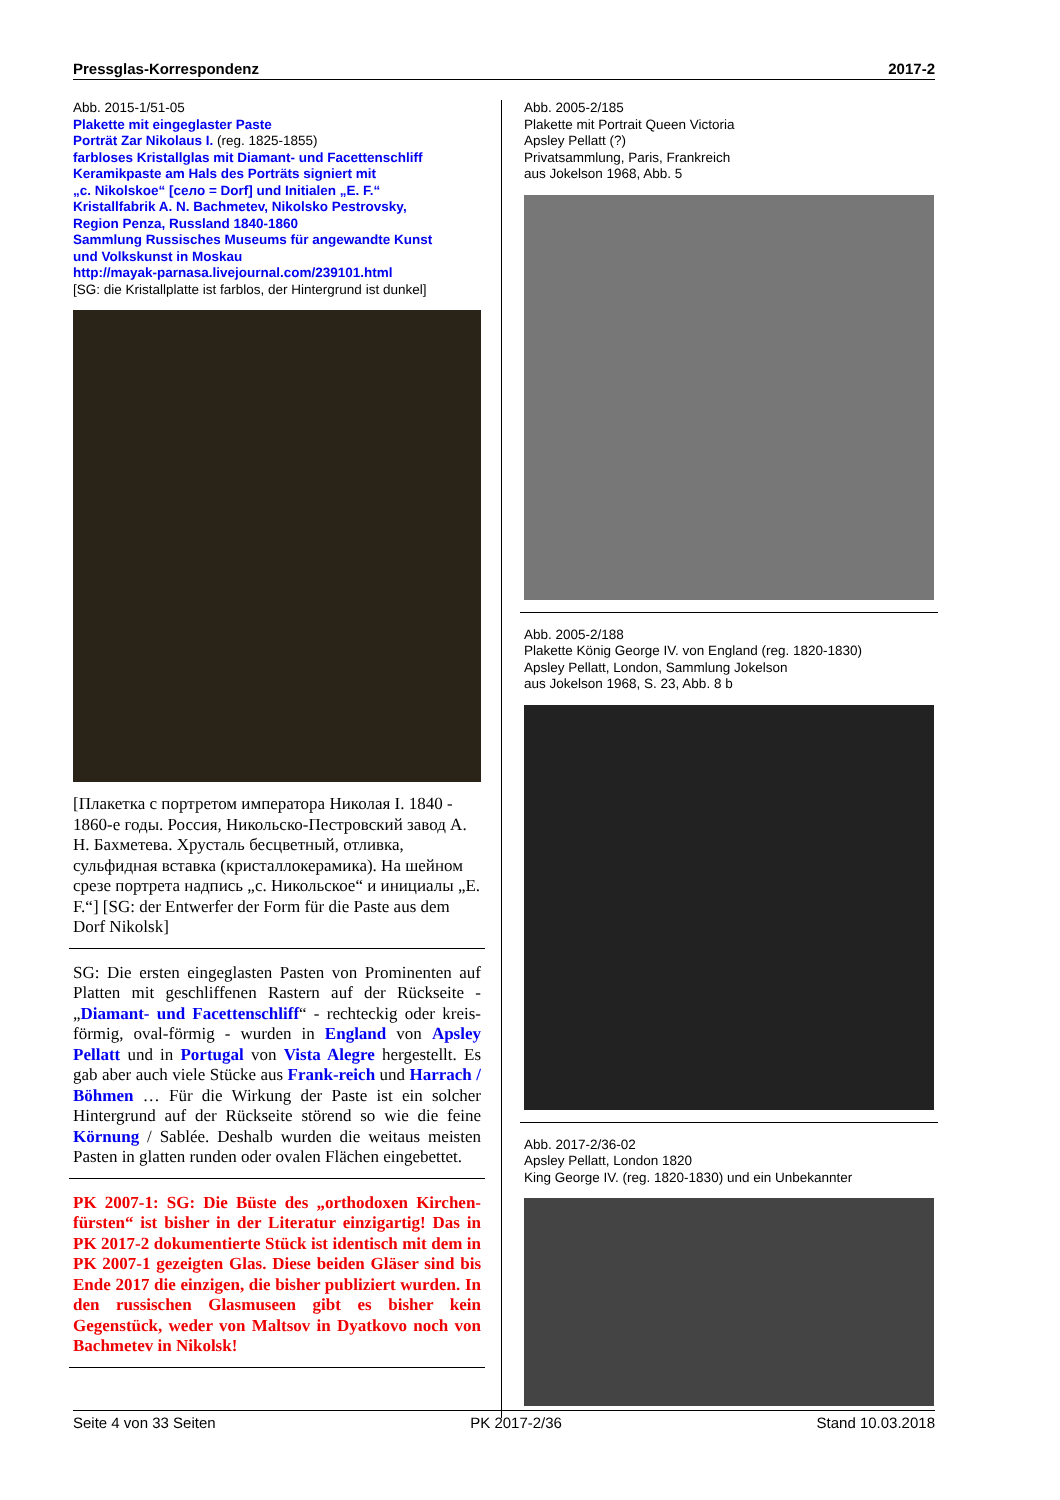Pressglas-Korrespondenz 2017-2
Abb. 2015-1/51-05
Plakette mit eingeglaster Paste
Porträt Zar Nikolaus I. (reg. 1825-1855)
farbloses Kristallglas mit Diamant- und Facettenschliff
Keramikpaste am Hals des Porträts signiert mit
„c. Nikolskoe“ [село = Dorf] und Initialen „E. F.“
Kristallfabrik A. N. Bachmetev, Nikolsko Pestrovsky,
Region Penza, Russland 1840-1860
Sammlung Russisches Museums für angewandte Kunst
und Volkskunst in Moskau
http://mayak-parnasa.livejournal.com/239101.html
[SG: die Kristallplatte ist farblos, der Hintergrund ist dunkel]
[Плакетка с портретом императора Николая I. 1840 - 1860-е годы. Россия, Никольско-Пестровский завод А. Н. Бахметева. Хрусталь бесцветный, отливка, сульфидная вставка (кристаллокерамика). На шейном срезе портрета надпись „c. Никольское“ и инициалы „E. F.“] [SG: der Entwerfer der Form für die Paste aus dem Dorf Nikolsk]
SG: Die ersten eingeglasten Pasten von Prominenten auf Platten mit geschliffenen Rastern auf der Rückseite - „Diamant- und Facettenschliff“ - rechteckig oder kreis-förmig, oval-förmig - wurden in England von Apsley Pellatt und in Portugal von Vista Alegre hergestellt. Es gab aber auch viele Stücke aus Frank-reich und Harrach / Böhmen … Für die Wirkung der Paste ist ein solcher Hintergrund auf der Rückseite störend so wie die feine Körnung / Sablée. Deshalb wurden die weitaus meisten Pasten in glatten runden oder ovalen Flächen eingebettet.
PK 2007-1: SG: Die Büste des „orthodoxen Kirchen-fürsten“ ist bisher in der Literatur einzigartig! Das in PK 2017-2 dokumentierte Stück ist identisch mit dem in PK 2007-1 gezeigten Glas. Diese beiden Gläser sind bis Ende 2017 die einzigen, die bisher publiziert wurden. In den russischen Glasmuseen gibt es bisher kein Gegenstück, weder von Maltsov in Dyatkovo noch von Bachmetev in Nikolsk!
Abb. 2005-2/185
Plakette mit Portrait Queen Victoria
Apsley Pellatt (?)
Privatsammlung, Paris, Frankreich
aus Jokelson 1968, Abb. 5
Abb. 2005-2/188
Plakette König George IV. von England (reg. 1820-1830)
Apsley Pellatt, London, Sammlung Jokelson
aus Jokelson 1968, S. 23, Abb. 8 b
Abb. 2017-2/36-02
Apsley Pellatt, London 1820
King George IV. (reg. 1820-1830) und ein Unbekannter
Seite 4 von 33 Seiten PK 2017-2/36 Stand 10.03.2018